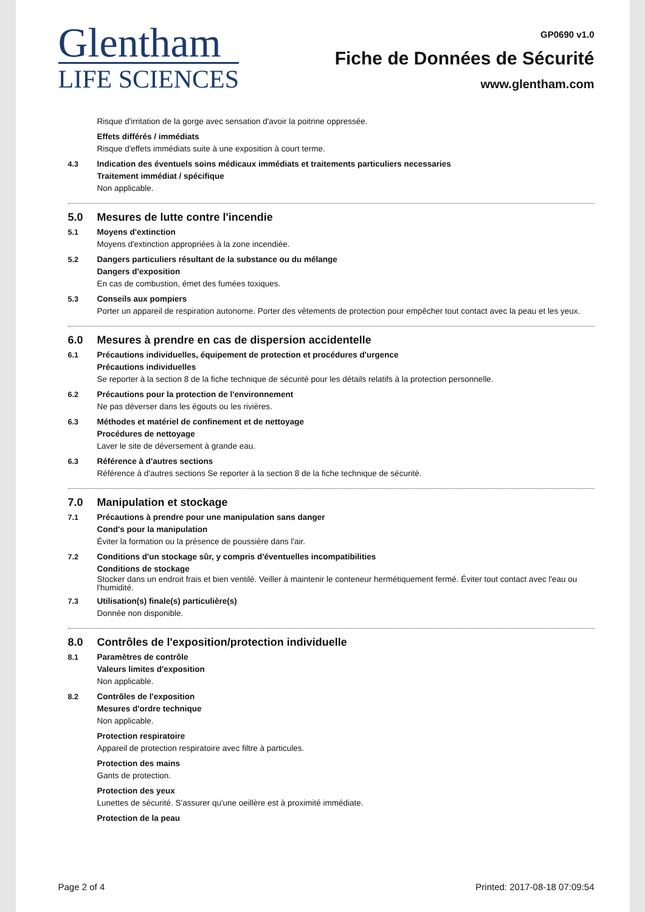Glentham
LIFE SCIENCES
GP0690 v1.0
Fiche de Données de Sécurité
www.glentham.com
Risque d'irritation de la gorge avec sensation d'avoir la poitrine oppressée.
Effets différés / immédiats
Risque d'effets immédiats suite à une exposition à court terme.
4.3 Indication des éventuels soins médicaux immédiats et traitements particuliers necessaries
Traitement immédiat / spécifique
Non applicable.
5.0 Mesures de lutte contre l'incendie
5.1 Moyens d'extinction
Moyens d'extinction appropriées à la zone incendiée.
5.2 Dangers particuliers résultant de la substance ou du mélange
Dangers d'exposition
En cas de combustion, émet des fumées toxiques.
5.3 Conseils aux pompiers
Porter un appareil de respiration autonome. Porter des vêtements de protection pour empêcher tout contact avec la peau et les yeux.
6.0 Mesures à prendre en cas de dispersion accidentelle
6.1 Précautions individuelles, équipement de protection et procédures d'urgence
Précautions individuelles
Se reporter à la section 8 de la fiche technique de sécurité pour les détails relatifs à la protection personnelle.
6.2 Précautions pour la protection de l'environnement
Ne pas déverser dans les égouts ou les rivières.
6.3 Méthodes et matériel de confinement et de nettoyage
Procédures de nettoyage
Laver le site de déversement à grande eau.
6.3 Référence à d'autres sections
Référence à d'autres sections Se reporter à la section 8 de la fiche technique de sécurité.
7.0 Manipulation et stockage
7.1 Précautions à prendre pour une manipulation sans danger
Cond's pour la manipulation
Éviter la formation ou la présence de poussière dans l'air.
7.2 Conditions d'un stockage sûr, y compris d'éventuelles incompatibilities
Conditions de stockage
Stocker dans un endroit frais et bien ventilé. Veiller à maintenir le conteneur hermétiquement fermé. Éviter tout contact avec l'eau ou l'humidité.
7.3 Utilisation(s) finale(s) particulière(s)
Donnée non disponible.
8.0 Contrôles de l'exposition/protection individuelle
8.1 Paramètres de contrôle
Valeurs limites d'exposition
Non applicable.
8.2 Contrôles de l'exposition
Mesures d'ordre technique
Non applicable.
Protection respiratoire
Appareil de protection respiratoire avec filtre à particules.
Protection des mains
Gants de protection.
Protection des yeux
Lunettes de sécurité. S'assurer qu'une oeillère est à proximité immédiate.
Protection de la peau
Page 2 of 4 Printed: 2017-08-18 07:09:54